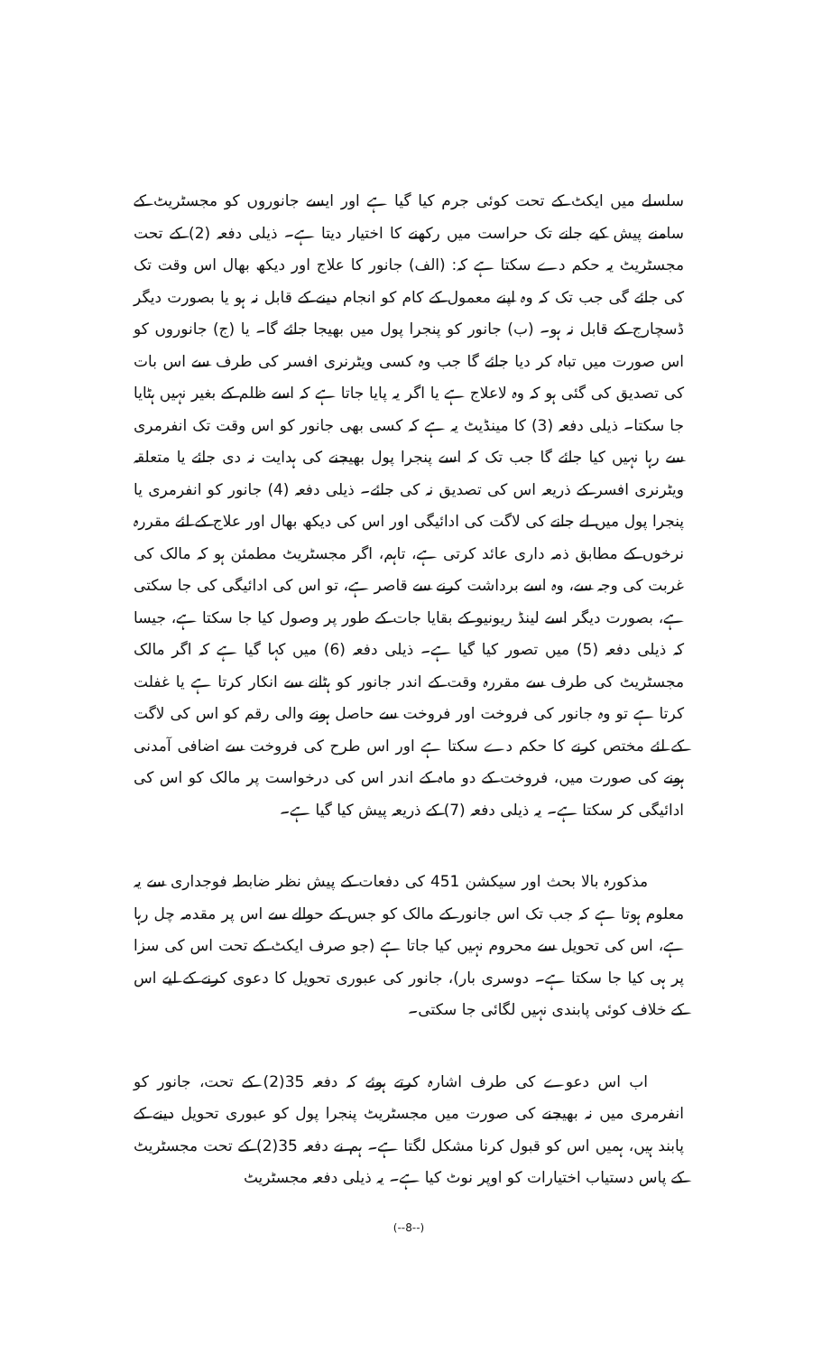سلسلے میں ایکٹ کے تحت کوئی جرم کیا گیا ہے اور ایسے جانوروں کو مجسٹریٹ کے سامنے پیش کیے جانے تک حراست میں رکھنے کا اختیار دیتا ہے۔ ذیلی دفعہ (2) کے تحت مجسٹریٹ یہ حکم دے سکتا ہے کہ: (الف) جانور کا علاج اور دیکھ بھال اس وقت تک کی جائے گی جب تک کہ وہ اپنے معمول کے کام کو انجام دینے کے قابل نہ ہو یا بصورت دیگر ڈسچارج کے قابل نہ ہو۔ (ب) جانور کو پنجرا پول میں بھیجا جائے گا۔ یا (ج) جانوروں کو اس صورت میں تباہ کر دیا جائے گا جب وہ کسی ویٹرنری افسر کی طرف سے اس بات کی تصدیق کی گئی ہو کہ وہ لاعلاج ہے یا اگر یہ پایا جاتا ہے کہ اسے ظلم کے بغیر نہیں ہٹایا جا سکتا۔ ذیلی دفعہ (3) کا مینڈیٹ یہ ہے کہ کسی بھی جانور کو اس وقت تک انفرمری سے رہا نہیں کیا جائے گا جب تک کہ اسے پنجرا پول بھیجنے کی ہدایت نہ دی جائے یا متعلقہ ویٹرنری افسر کے ذریعہ اس کی تصدیق نہ کی جائے۔ ذیلی دفعہ (4) جانور کو انفرمری یا پنجرا پول میں لے جانے کی لاگت کی ادائیگی اور اس کی دیکھ بھال اور علاج کے لئے مقررہ نرخوں کے مطابق ذمہ داری عائد کرتی ہے، تاہم، اگر مجسٹریٹ مطمئن ہو کہ مالک کی غربت کی وجہ سے، وہ اسے برداشت کرنے سے قاصر ہے، تو اس کی ادائیگی کی جا سکتی ہے، بصورت دیگر اسے لینڈ ریونیو کے بقایا جات کے طور پر وصول کیا جا سکتا ہے، جیسا کہ ذیلی دفعہ (5) میں تصور کیا گیا ہے۔ ذیلی دفعہ (6) میں کہا گیا ہے کہ اگر مالک مجسٹریٹ کی طرف سے مقررہ وقت کے اندر جانور کو ہٹانے سے انکار کرتا ہے یا غفلت کرتا ہے تو وہ جانور کی فروخت اور فروخت سے حاصل ہونے والی رقم کو اس کی لاگت کے لئے مختص کرنے کا حکم دے سکتا ہے اور اس طرح کی فروخت سے اضافی آمدنی ہونے کی صورت میں، فروخت کے دو ماہ کے اندر اس کی درخواست پر مالک کو اس کی ادائیگی کر سکتا ہے۔ یہ ذیلی دفعہ (7) کے ذریعہ پیش کیا گیا ہے۔
مذکورہ بالا بحث اور سیکشن 451 کی دفعات کے پیش نظر ضابطہ فوجداری سے یہ معلوم ہوتا ہے کہ جب تک اس جانور کے مالک کو جس کے حوالے سے اس پر مقدمہ چل رہا ہے، اس کی تحویل سے محروم نہیں کیا جاتا ہے (جو صرف ایکٹ کے تحت اس کی سزا پر ہی کیا جا سکتا ہے۔ دوسری بار)، جانور کی عبوری تحویل کا دعوی کرنے کے لیے اس کے خلاف کوئی پابندی نہیں لگائی جا سکتی۔
اب اس دعوے کی طرف اشارہ کرتے ہوئے کہ دفعہ 35(2) کے تحت، جانور کو انفرمری میں نہ بھیجنے کی صورت میں مجسٹریٹ پنجرا پول کو عبوری تحویل دینے کے پابند ہیں، ہمیں اس کو قبول کرنا مشکل لگتا ہے۔ ہم نے دفعہ 35(2) کے تحت مجسٹریٹ کے پاس دستیاب اختیارات کو اوپر نوٹ کیا ہے۔ یہ ذیلی دفعہ مجسٹریٹ
(--8--)